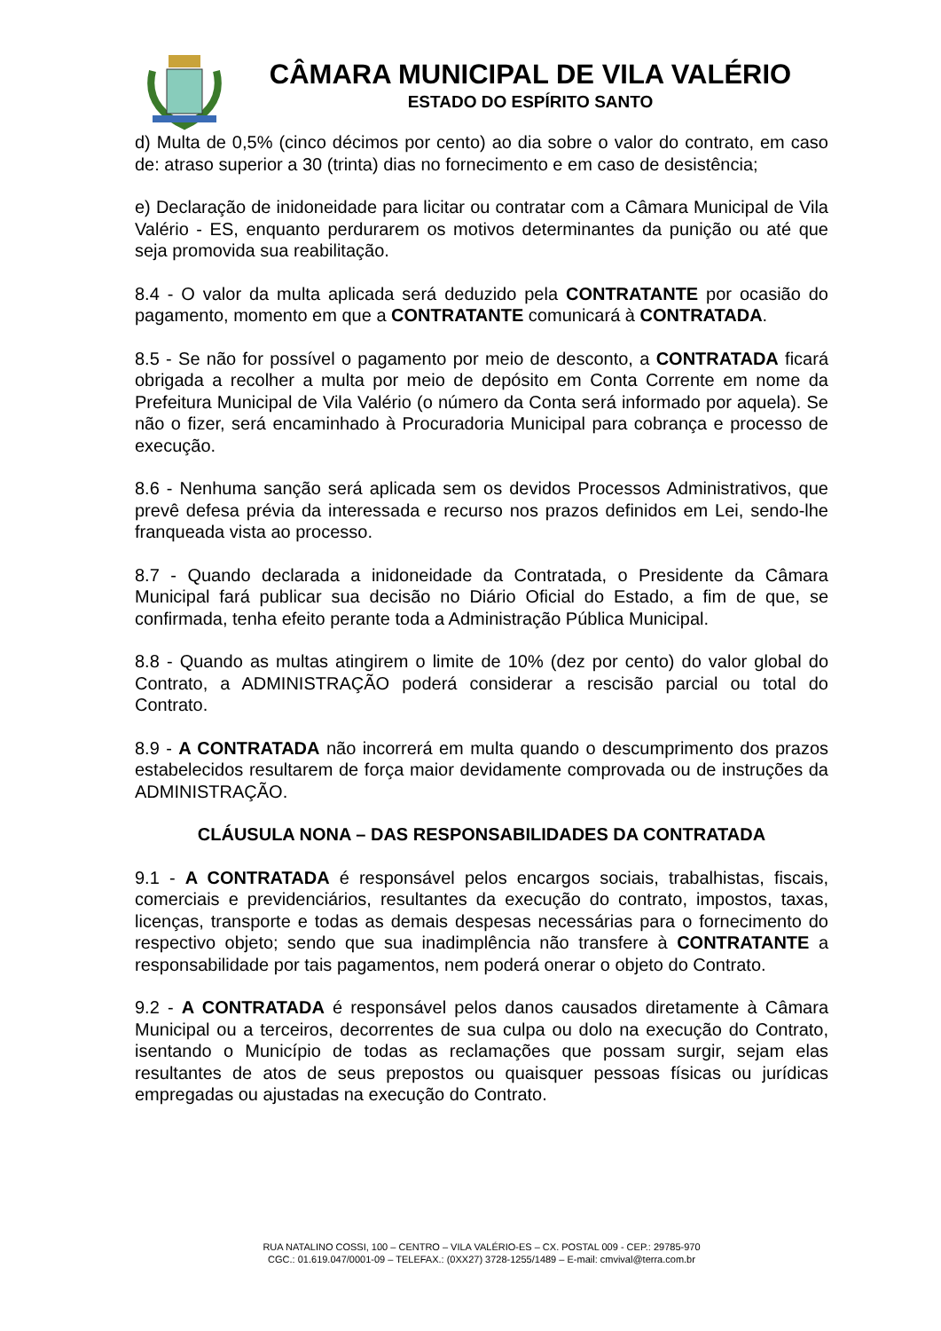CÂMARA MUNICIPAL DE VILA VALÉRIO
ESTADO DO ESPÍRITO SANTO
d) Multa de 0,5% (cinco décimos por cento) ao dia sobre o valor do contrato, em caso de: atraso superior a 30 (trinta) dias no fornecimento e em caso de desistência;
e) Declaração de inidoneidade para licitar ou contratar com a Câmara Municipal de Vila Valério - ES, enquanto perdurarem os motivos determinantes da punição ou até que seja promovida sua reabilitação.
8.4 - O valor da multa aplicada será deduzido pela CONTRATANTE por ocasião do pagamento, momento em que a CONTRATANTE comunicará à CONTRATADA.
8.5 - Se não for possível o pagamento por meio de desconto, a CONTRATADA ficará obrigada a recolher a multa por meio de depósito em Conta Corrente em nome da Prefeitura Municipal de Vila Valério (o número da Conta será informado por aquela). Se não o fizer, será encaminhado à Procuradoria Municipal para cobrança e processo de execução.
8.6 - Nenhuma sanção será aplicada sem os devidos Processos Administrativos, que prevê defesa prévia da interessada e recurso nos prazos definidos em Lei, sendo-lhe franqueada vista ao processo.
8.7 - Quando declarada a inidoneidade da Contratada, o Presidente da Câmara Municipal fará publicar sua decisão no Diário Oficial do Estado, a fim de que, se confirmada, tenha efeito perante toda a Administração Pública Municipal.
8.8 - Quando as multas atingirem o limite de 10% (dez por cento) do valor global do Contrato, a ADMINISTRAÇÃO poderá considerar a rescisão parcial ou total do Contrato.
8.9 - A CONTRATADA não incorrerá em multa quando o descumprimento dos prazos estabelecidos resultarem de força maior devidamente comprovada ou de instruções da ADMINISTRAÇÃO.
CLÁUSULA NONA – DAS RESPONSABILIDADES DA CONTRATADA
9.1 - A CONTRATADA é responsável pelos encargos sociais, trabalhistas, fiscais, comerciais e previdenciários, resultantes da execução do contrato, impostos, taxas, licenças, transporte e todas as demais despesas necessárias para o fornecimento do respectivo objeto; sendo que sua inadimplência não transfere à CONTRATANTE a responsabilidade por tais pagamentos, nem poderá onerar o objeto do Contrato.
9.2 - A CONTRATADA é responsável pelos danos causados diretamente à Câmara Municipal ou a terceiros, decorrentes de sua culpa ou dolo na execução do Contrato, isentando o Município de todas as reclamações que possam surgir, sejam elas resultantes de atos de seus prepostos ou quaisquer pessoas físicas ou jurídicas empregadas ou ajustadas na execução do Contrato.
RUA NATALINO COSSI, 100 – CENTRO – VILA VALÉRIO-ES – CX. POSTAL 009 - CEP.: 29785-970
CGC.: 01.619.047/0001-09 – TELEFAX.: (0XX27) 3728-1255/1489 – E-mail: cmvival@terra.com.br